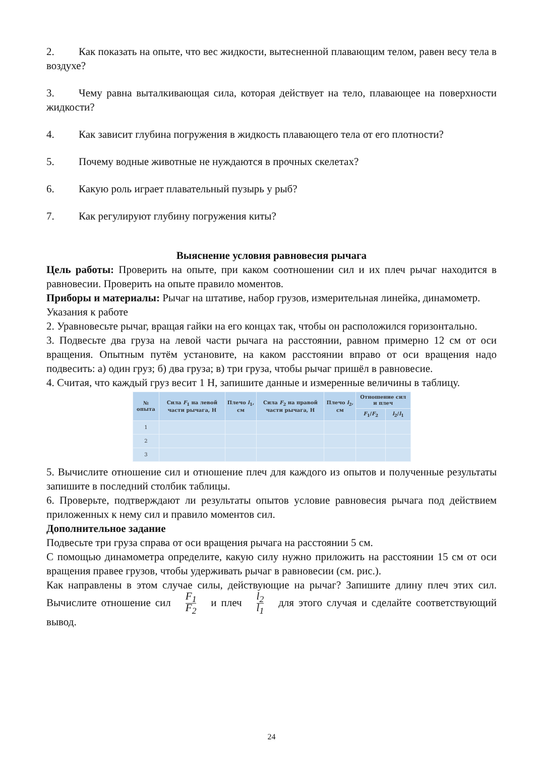2. Как показать на опыте, что вес жидкости, вытесненной плавающим телом, равен весу тела в воздухе?
3. Чему равна выталкивающая сила, которая действует на тело, плавающее на поверхности жидкости?
4. Как зависит глубина погружения в жидкость плавающего тела от его плотности?
5. Почему водные животные не нуждаются в прочных скелетах?
6. Какую роль играет плавательный пузырь у рыб?
7. Как регулируют глубину погружения киты?
Выяснение условия равновесия рычага
Цель работы: Проверить на опыте, при каком соотношении сил и их плеч рычаг находится в равновесии. Проверить на опыте правило моментов.
Приборы и материалы: Рычаг на штативе, набор грузов, измерительная линейка, динамометр.
Указания к работе
2. Уравновесьте рычаг, вращая гайки на его концах так, чтобы он расположился горизонтально.
3. Подвесьте два груза на левой части рычага на расстоянии, равном примерно 12 см от оси вращения. Опытным путём установите, на каком расстоянии вправо от оси вращения надо подвесить: а) один груз; б) два груза; в) три груза, чтобы рычаг пришёл в равновесие.
4. Считая, что каждый груз весит 1 Н, запишите данные и измеренные величины в таблицу.
| № опыта | Сила F<sub>1</sub> на левой части рычага, Н | Плечо l<sub>1</sub>, см | Сила F<sub>2</sub> на правой части рычага, Н | Плечо l<sub>2</sub>, см | Отношение сил и плеч | |
| --- | --- | --- | --- | --- | --- | --- |
| | | | | | F<sub>1</sub>/ F<sub>2</sub> | l<sub>2</sub>/ l<sub>1</sub> |
| 1 | | | | | | |
| 2 | | | | | | |
| 3 | | | | | | |
5. Вычислите отношение сил и отношение плеч для каждого из опытов и полученные результаты запишите в последний столбик таблицы.
6. Проверьте, подтверждают ли результаты опытов условие равновесия рычага под действием приложенных к нему сил и правило моментов сил.
Дополнительное задание
Подвесьте три груза справа от оси вращения рычага на расстоянии 5 см.
С помощью динамометра определите, какую силу нужно приложить на расстоянии 15 см от оси вращения правее грузов, чтобы удерживать рычаг в равновесии (см. рис.).
Как направлены в этом случае силы, действующие на рычаг? Запишите длину плеч этих сил. Вычислите отношение сил F<sub>1</sub> F<sub>2</sub> и плеч l<sub>2</sub> l<sub>1</sub> для этого случая и сделайте соответствующий вывод.
24